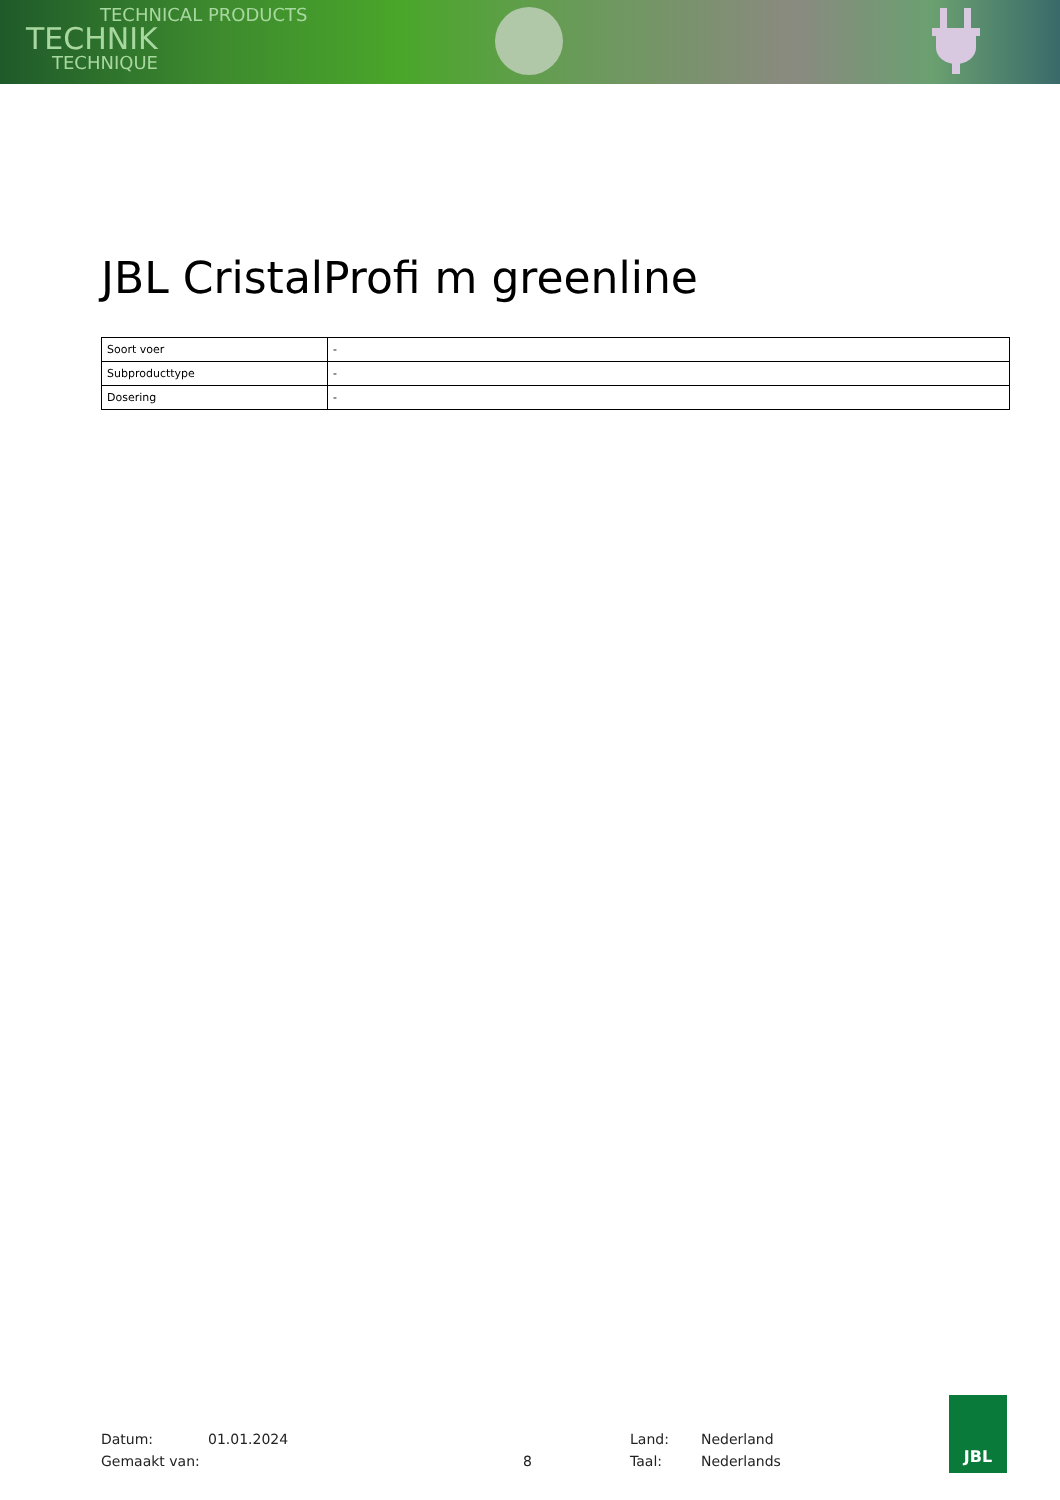TECHNICAL PRODUCTS
TECHNIK
TECHNIQUE
JBL CristalProfi m greenline
| Soort voer | - |
| Subproducttype | - |
| Dosering | - |
Datum:
Gemaakt van:
01.01.2024
8 Land:
Taal:
Nederland
Nederlands
JBL